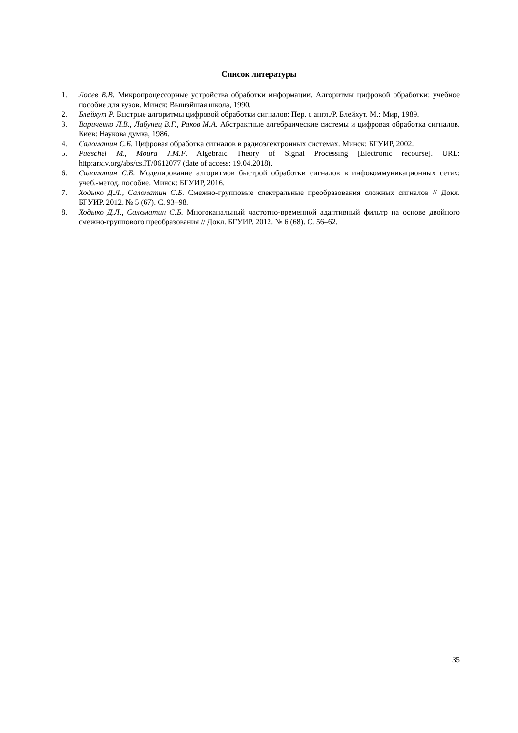Список литературы
1. Лосев В.В. Микропроцессорные устройства обработки информации. Алгоритмы цифровой обработки: учебное пособие для вузов. Минск: Вышэйшая школа, 1990.
2. Блейхут Р. Быстрые алгоритмы цифровой обработки сигналов: Пер. с англ./Р. Блейхут. М.: Мир, 1989.
3. Вариченко Л.В., Лабунец В.Г., Раков М.А. Абстрактные алгебраические системы и цифровая обработка сигналов. Киев: Наукова думка, 1986.
4. Саломатин С.Б. Цифровая обработка сигналов в радиоэлектронных системах. Минск: БГУИР, 2002.
5. Pueschel M., Moura J.M.F. Algebraic Theory of Signal Processing [Electronic recourse]. URL: http:arxiv.org/abs/cs.IT/0612077 (date of access: 19.04.2018).
6. Саломатин С.Б. Моделирование алгоритмов быстрой обработки сигналов в инфокоммуникационных сетях: учеб.-метод. пособие. Минск: БГУИР, 2016.
7. Ходыко Д.Л., Саломатин С.Б. Смежно-групповые спектральные преобразования сложных сигналов // Докл. БГУИР. 2012. № 5 (67). С. 93–98.
8. Ходыко Д.Л., Саломатин С.Б. Многоканальный частотно-временной адаптивный фильтр на основе двойного смежно-группового преобразования // Докл. БГУИР. 2012. № 6 (68). С. 56–62.
35